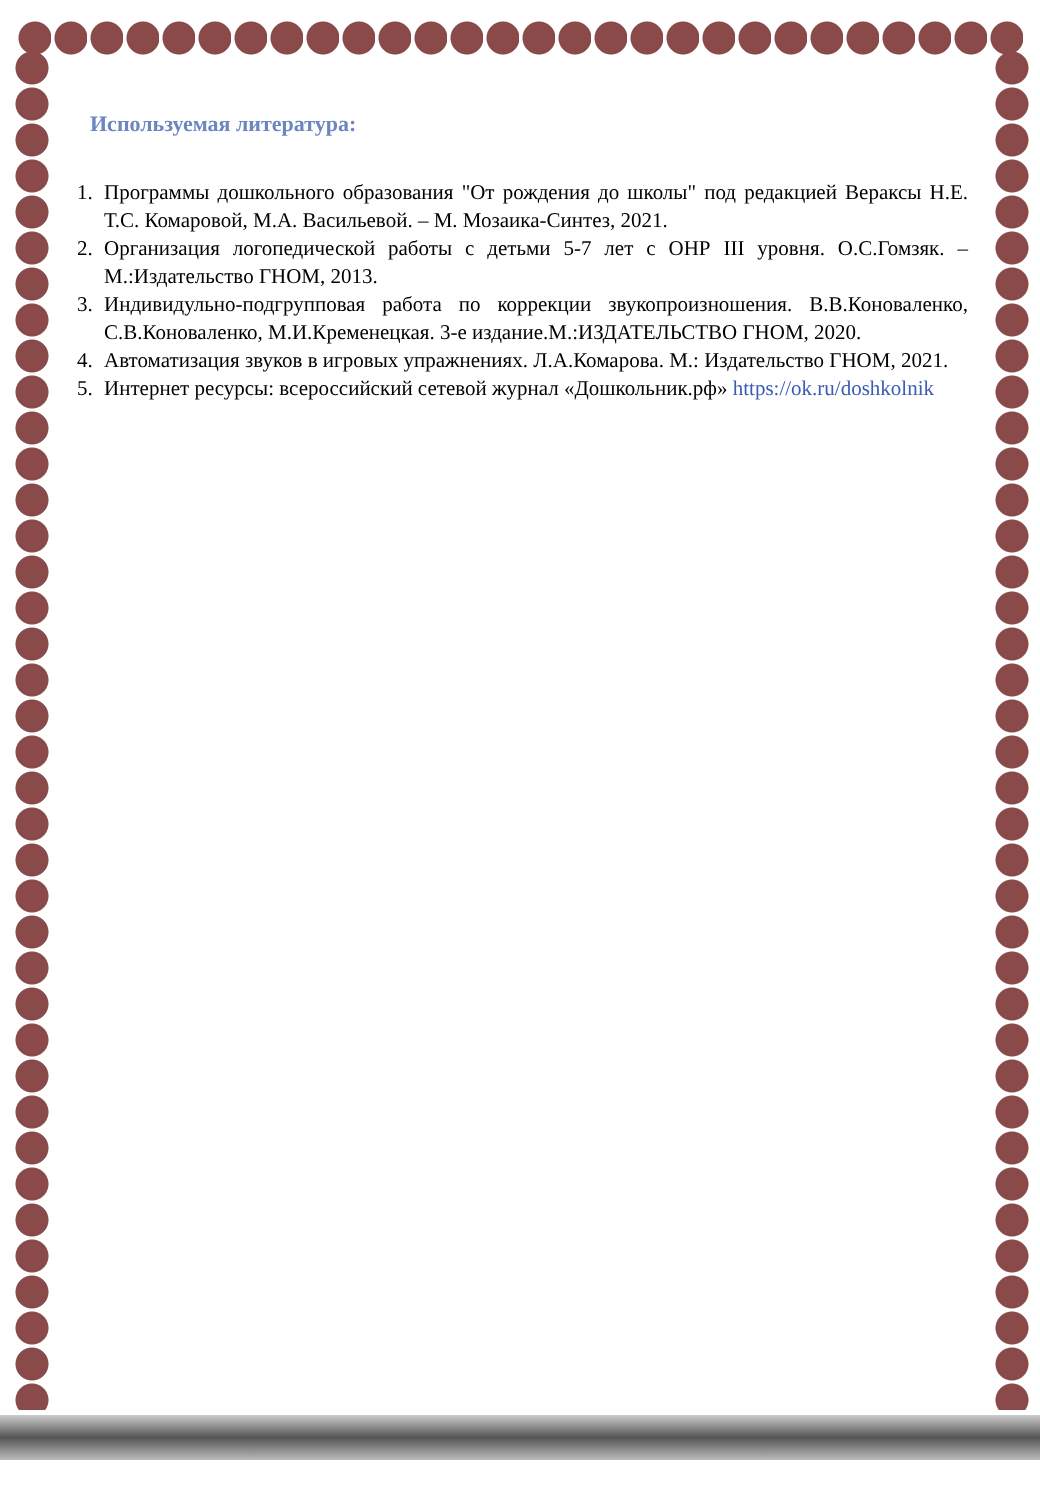Используемая литература:
1. Программы дошкольного образования "От рождения до школы" под редакцией Вераксы Н.Е. Т.С. Комаровой, М.А. Васильевой. – М. Мозаика-Синтез, 2021.
2. Организация логопедической работы с детьми 5-7 лет с ОНР III уровня. О.С.Гомзяк. – М.:Издательство ГНОМ, 2013.
3. Индивидульно-подгрупповая работа по коррекции звукопроизношения. В.В.Коноваленко, С.В.Коноваленко, М.И.Кременецкая. 3-е издание.М.:ИЗДАТЕЛЬСТВО ГНОМ, 2020.
4. Автоматизация звуков в игровых упражнениях. Л.А.Комарова. М.: Издательство ГНОМ, 2021.
5. Интернет ресурсы: всероссийский сетевой журнал «Дошкольник.рф» https://ok.ru/doshkolnik